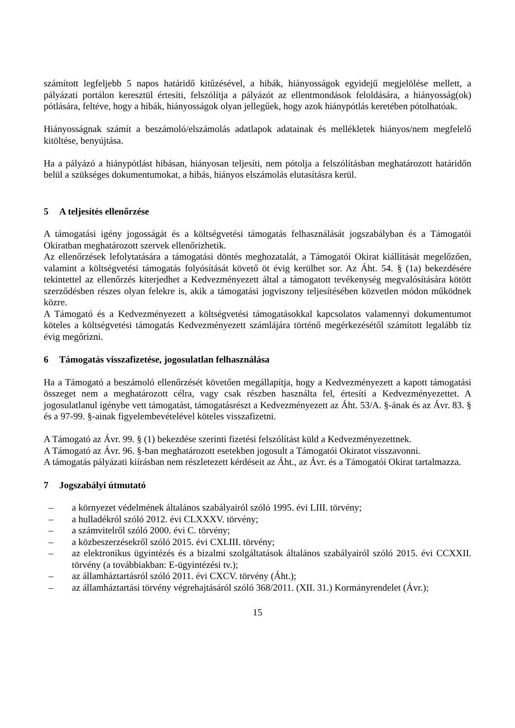számított legfeljebb 5 napos határidő kitűzésével, a hibák, hiányosságok egyidejű megjelölése mellett, a pályázati portálon keresztül értesíti, felszólítja a pályázót az ellentmondások feloldására, a hiányosság(ok) pótlására, feltéve, hogy a hibák, hiányosságok olyan jellegűek, hogy azok hiánypótlás keretében pótolhatóak.
Hiányosságnak számít a beszámoló/elszámolás adatlapok adatainak és mellékletek hiányos/nem megfelelő kitöltése, benyújtása.
Ha a pályázó a hiánypótlást hibásan, hiányosan teljesíti, nem pótolja a felszólításban meghatározott határidőn belül a szükséges dokumentumokat, a hibás, hiányos elszámolás elutasításra kerül.
5 A teljesítés ellenőrzése
A támogatási igény jogosságát és a költségvetési támogatás felhasználását jogszabályban és a Támogatói Okiratban meghatározott szervek ellenőrizhetik.
Az ellenőrzések lefolytatására a támogatási döntés meghozatalát, a Támogatói Okirat kiállítását megelőzően, valamint a költségvetési támogatás folyósítását követő öt évig kerülhet sor. Az Áht. 54. § (1a) bekezdésére tekintettel az ellenőrzés kiterjedhet a Kedvezményezett által a támogatott tevékenység megvalósítására kötött szerződésben részes olyan felekre is, akik a támogatási jogviszony teljesítésében közvetlen módon működnek közre.
A Támogató és a Kedvezményezett a költségvetési támogatásokkal kapcsolatos valamennyi dokumentumot köteles a költségvetési támogatás Kedvezményezett számlájára történő megérkezésétől számított legalább tíz évig megőrizni.
6 Támogatás visszafizetése, jogosulatlan felhasználása
Ha a Támogató a beszámoló ellenőrzését követően megállapítja, hogy a Kedvezményezett a kapott támogatási összeget nem a meghatározott célra, vagy csak részben használta fel, értesíti a Kedvezményezettet. A jogosulatlanul igénybe vett támogatást, támogatásrészt a Kedvezményezett az Áht. 53/A. §-ának és az Ávr. 83. § és a 97-99. §-ainak figyelembevételével köteles visszafizetni.
A Támogató az Ávr. 99. § (1) bekezdése szerinti fizetési felszólítást küld a Kedvezményezettnek.
A Támogató az Ávr. 96. §-ban meghatározott esetekben jogosult a Támogatói Okiratot visszavonni.
A támogatás pályázati kiírásban nem részletezett kérdéseit az Áht., az Ávr. és a Támogatói Okirat tartalmazza.
7 Jogszabályi útmutató
– a környezet védelmének általános szabályairól szóló 1995. évi LIII. törvény;
– a hulladékról szóló 2012. évi CLXXXV. törvény;
– a számvitelről szóló 2000. évi C. törvény;
– a közbeszerzésekről szóló 2015. évi CXLIII. törvény;
– az elektronikus ügyintézés és a bizalmi szolgáltatások általános szabályairól szóló 2015. évi CCXXII. törvény (a továbbiakban: E-ügyintézési tv.);
– az államháztartásról szóló 2011. évi CXCV. törvény (Áht.);
– az államháztartási törvény végrehajtásáról szóló 368/2011. (XII. 31.) Kormányrendelet (Ávr.);
15